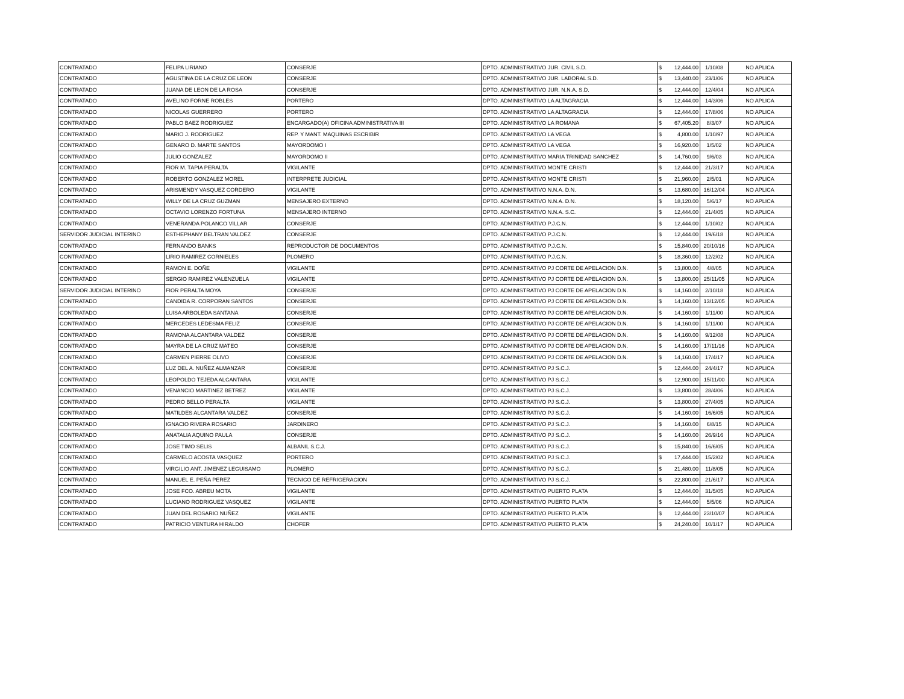| CONTRATADO | FELIPA LIRIANO | CONSERJE | DPTO. ADMINISTRATIVO JUR. CIVIL S.D. | $ | 12,444.00 | 1/10/08 | NO APLICA |
| CONTRATADO | AGUSTINA DE LA CRUZ DE LEON | CONSERJE | DPTO. ADMINISTRATIVO JUR. LABORAL S.D. | $ | 13,440.00 | 23/1/06 | NO APLICA |
| CONTRATADO | JUANA DE LEON DE LA ROSA | CONSERJE | DPTO. ADMINISTRATIVO JUR. N.N.A. S.D. | $ | 12,444.00 | 12/4/04 | NO APLICA |
| CONTRATADO | AVELINO FORNE ROBLES | PORTERO | DPTO. ADMINISTRATIVO LA ALTAGRACIA | $ | 12,444.00 | 14/3/06 | NO APLICA |
| CONTRATADO | NICOLAS GUERRERO | PORTERO | DPTO. ADMINISTRATIVO LA ALTAGRACIA | $ | 12,444.00 | 17/8/06 | NO APLICA |
| CONTRATADO | PABLO BAEZ RODRIGUEZ | ENCARGADO(A) OFICINA ADMINISTRATIVA III | DPTO. ADMINISTRATIVO LA ROMANA | $ | 67,405.20 | 8/3/07 | NO APLICA |
| CONTRATADO | MARIO J. RODRIGUEZ | REP. Y MANT. MAQUINAS ESCRIBIR | DPTO. ADMINISTRATIVO LA VEGA | $ | 4,800.00 | 1/10/97 | NO APLICA |
| CONTRATADO | GENARO D. MARTE SANTOS | MAYORDOMO I | DPTO. ADMINISTRATIVO LA VEGA | $ | 16,920.00 | 1/5/02 | NO APLICA |
| CONTRATADO | JULIO GONZALEZ | MAYORDOMO II | DPTO. ADMINISTRATIVO MARIA TRINIDAD SANCHEZ | $ | 14,760.00 | 9/6/03 | NO APLICA |
| CONTRATADO | FIOR M. TAPIA PERALTA | VIGILANTE | DPTO. ADMINISTRATIVO MONTE CRISTI | $ | 12,444.00 | 21/3/17 | NO APLICA |
| CONTRATADO | ROBERTO GONZALEZ MOREL | INTERPRETE JUDICIAL | DPTO. ADMINISTRATIVO MONTE CRISTI | $ | 21,960.00 | 2/5/01 | NO APLICA |
| CONTRATADO | ARISMENDY VASQUEZ CORDERO | VIGILANTE | DPTO. ADMINISTRATIVO N.N.A. D.N. | $ | 13,680.00 | 16/12/04 | NO APLICA |
| CONTRATADO | WILLY DE LA CRUZ GUZMAN | MENSAJERO EXTERNO | DPTO. ADMINISTRATIVO N.N.A. D.N. | $ | 18,120.00 | 5/6/17 | NO APLICA |
| CONTRATADO | OCTAVIO LORENZO FORTUNA | MENSAJERO INTERNO | DPTO. ADMINISTRATIVO N.N.A. S.C. | $ | 12,444.00 | 21/4/05 | NO APLICA |
| CONTRATADO | VENERANDA POLANCO VILLAR | CONSERJE | DPTO. ADMINISTRATIVO P.J.C.N. | $ | 12,444.00 | 1/10/02 | NO APLICA |
| SERVIDOR JUDICIAL INTERINO | ESTHEPHANY BELTRAN VALDEZ | CONSERJE | DPTO. ADMINISTRATIVO P.J.C.N. | $ | 12,444.00 | 19/6/18 | NO APLICA |
| CONTRATADO | FERNANDO BANKS | REPRODUCTOR DE DOCUMENTOS | DPTO. ADMINISTRATIVO P.J.C.N. | $ | 15,840.00 | 20/10/16 | NO APLICA |
| CONTRATADO | LIRIO RAMIREZ CORNIELES | PLOMERO | DPTO. ADMINISTRATIVO P.J.C.N. | $ | 18,360.00 | 12/2/02 | NO APLICA |
| CONTRATADO | RAMON E. DOÑE | VIGILANTE | DPTO. ADMINISTRATIVO PJ CORTE DE APELACION D.N. | $ | 13,800.00 | 4/8/05 | NO APLICA |
| CONTRATADO | SERGIO RAMIREZ VALENZUELA | VIGILANTE | DPTO. ADMINISTRATIVO PJ CORTE DE APELACION D.N. | $ | 13,800.00 | 25/11/05 | NO APLICA |
| SERVIDOR JUDICIAL INTERINO | FIOR PERALTA MOYA | CONSERJE | DPTO. ADMINISTRATIVO PJ CORTE DE APELACION D.N. | $ | 14,160.00 | 2/10/18 | NO APLICA |
| CONTRATADO | CANDIDA R. CORPORAN SANTOS | CONSERJE | DPTO. ADMINISTRATIVO PJ CORTE DE APELACION D.N. | $ | 14,160.00 | 13/12/05 | NO APLICA |
| CONTRATADO | LUISA ARBOLEDA SANTANA | CONSERJE | DPTO. ADMINISTRATIVO PJ CORTE DE APELACION D.N. | $ | 14,160.00 | 1/11/00 | NO APLICA |
| CONTRATADO | MERCEDES LEDESMA FELIZ | CONSERJE | DPTO. ADMINISTRATIVO PJ CORTE DE APELACION D.N. | $ | 14,160.00 | 1/11/00 | NO APLICA |
| CONTRATADO | RAMONA ALCANTARA VALDEZ | CONSERJE | DPTO. ADMINISTRATIVO PJ CORTE DE APELACION D.N. | $ | 14,160.00 | 9/12/08 | NO APLICA |
| CONTRATADO | MAYRA DE LA CRUZ MATEO | CONSERJE | DPTO. ADMINISTRATIVO PJ CORTE DE APELACION D.N. | $ | 14,160.00 | 17/11/16 | NO APLICA |
| CONTRATADO | CARMEN PIERRE OLIVO | CONSERJE | DPTO. ADMINISTRATIVO PJ CORTE DE APELACION D.N. | $ | 14,160.00 | 17/4/17 | NO APLICA |
| CONTRATADO | LUZ DEL A. NUÑEZ ALMANZAR | CONSERJE | DPTO. ADMINISTRATIVO PJ S.C.J. | $ | 12,444.00 | 24/4/17 | NO APLICA |
| CONTRATADO | LEOPOLDO TEJEDA ALCANTARA | VIGILANTE | DPTO. ADMINISTRATIVO PJ S.C.J. | $ | 12,900.00 | 15/11/00 | NO APLICA |
| CONTRATADO | VENANCIO MARTINEZ BETREZ | VIGILANTE | DPTO. ADMINISTRATIVO PJ S.C.J. | $ | 13,800.00 | 28/4/06 | NO APLICA |
| CONTRATADO | PEDRO BELLO PERALTA | VIGILANTE | DPTO. ADMINISTRATIVO PJ S.C.J. | $ | 13,800.00 | 27/4/05 | NO APLICA |
| CONTRATADO | MATILDES ALCANTARA VALDEZ | CONSERJE | DPTO. ADMINISTRATIVO PJ S.C.J. | $ | 14,160.00 | 16/6/05 | NO APLICA |
| CONTRATADO | IGNACIO RIVERA ROSARIO | JARDINERO | DPTO. ADMINISTRATIVO PJ S.C.J. | $ | 14,160.00 | 6/8/15 | NO APLICA |
| CONTRATADO | ANATALIA AQUINO PAULA | CONSERJE | DPTO. ADMINISTRATIVO PJ S.C.J. | $ | 14,160.00 | 26/9/16 | NO APLICA |
| CONTRATADO | JOSE TIMO SELIS | ALBANIL S.C.J. | DPTO. ADMINISTRATIVO PJ S.C.J. | $ | 15,840.00 | 16/6/05 | NO APLICA |
| CONTRATADO | CARMELO ACOSTA VASQUEZ | PORTERO | DPTO. ADMINISTRATIVO PJ S.C.J. | $ | 17,444.00 | 15/2/02 | NO APLICA |
| CONTRATADO | VIRGILIO ANT. JIMENEZ LEGUISAMO | PLOMERO | DPTO. ADMINISTRATIVO PJ S.C.J. | $ | 21,480.00 | 11/8/05 | NO APLICA |
| CONTRATADO | MANUEL E. PEÑA PEREZ | TECNICO DE REFRIGERACION | DPTO. ADMINISTRATIVO PJ S.C.J. | $ | 22,800.00 | 21/6/17 | NO APLICA |
| CONTRATADO | JOSE FCO. ABREU MOTA | VIGILANTE | DPTO. ADMINISTRATIVO PUERTO PLATA | $ | 12,444.00 | 31/5/05 | NO APLICA |
| CONTRATADO | LUCIANO RODRIGUEZ VASQUEZ | VIGILANTE | DPTO. ADMINISTRATIVO PUERTO PLATA | $ | 12,444.00 | 5/5/06 | NO APLICA |
| CONTRATADO | JUAN DEL ROSARIO NUÑEZ | VIGILANTE | DPTO. ADMINISTRATIVO PUERTO PLATA | $ | 12,444.00 | 23/10/07 | NO APLICA |
| CONTRATADO | PATRICIO VENTURA HIRALDO | CHOFER | DPTO. ADMINISTRATIVO PUERTO PLATA | $ | 24,240.00 | 10/1/17 | NO APLICA |